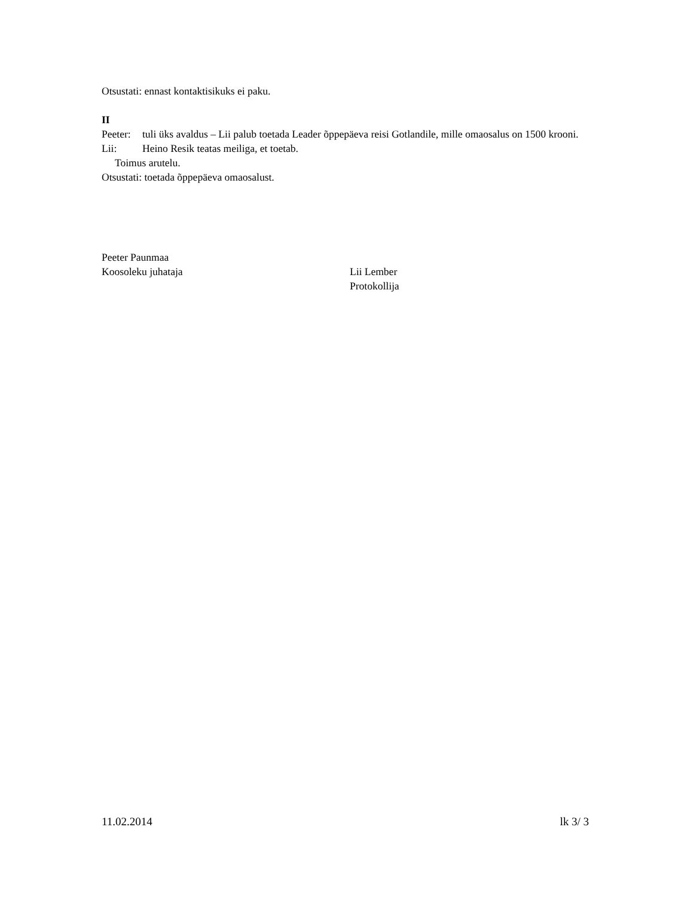Otsustati: ennast kontaktisikuks ei paku.
II
Peeter: tuli üks avaldus – Lii palub toetada Leader õppepäeva reisi Gotlandile, mille omaosalus on 1500 krooni.
Lii: Heino Resik teatas meiliga, et toetab.
Toimus arutelu.
Otsustati: toetada õppepäeva omaosalust.
Peeter Paunmaa
Koosoleku juhataja
Lii Lember
Protokollija
11.02.2014 lk 3/ 3